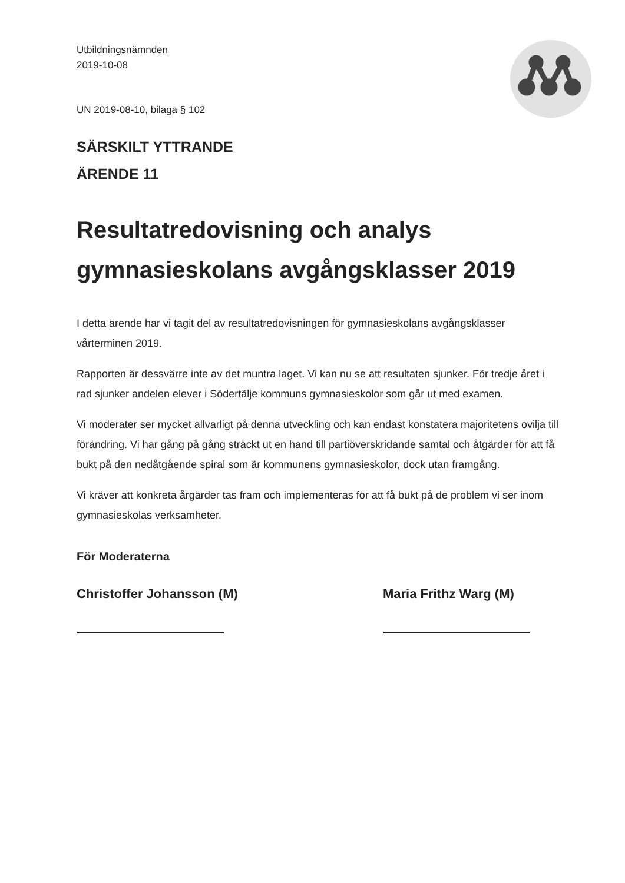Utbildningsnämnden
2019-10-08
UN 2019-08-10, bilaga § 102
SÄRSKILT YTTRANDE
ÄRENDE 11
Resultatredovisning och analys gymnasieskolans avgångsklasser 2019
I detta ärende har vi tagit del av resultatredovisningen för gymnasieskolans avgångsklasser vårterminen 2019.
Rapporten är dessvärre inte av det muntra laget. Vi kan nu se att resultaten sjunker. För tredje året i rad sjunker andelen elever i Södertälje kommuns gymnasieskolor som går ut med examen.
Vi moderater ser mycket allvarligt på denna utveckling och kan endast konstatera majoritetens ovilja till förändring. Vi har gång på gång sträckt ut en hand till partiöverskridande samtal och åtgärder för att få bukt på den nedåtgående spiral som är kommunens gymnasieskolor, dock utan framgång.
Vi kräver att konkreta årgärder tas fram och implementeras för att få bukt på de problem vi ser inom gymnasieskolas verksamheter.
För Moderaterna
Christoffer Johansson (M) Maria Frithz Warg (M)